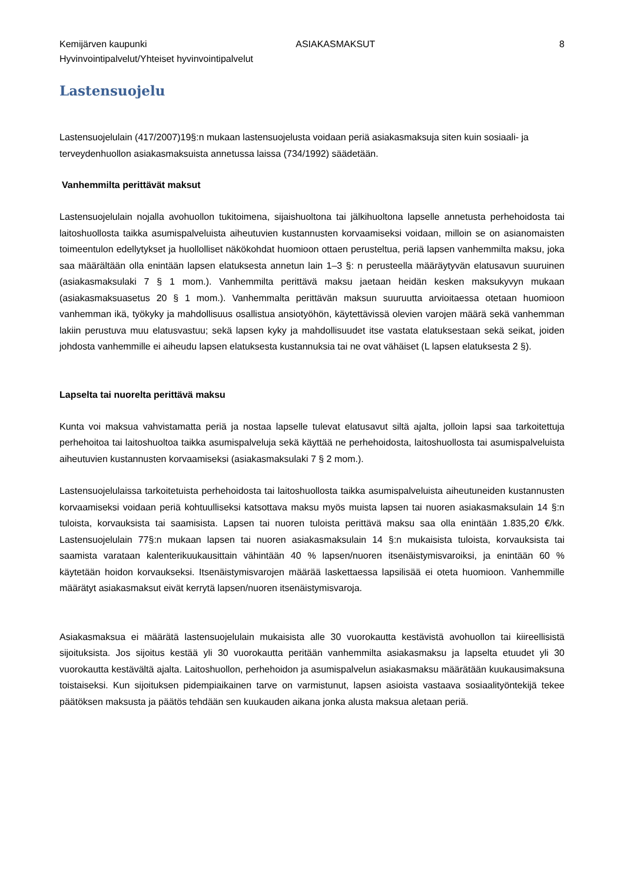Kemijärven kaupunki ASIAKASMAKSUT 8
Hyvinvointipalvelut/Yhteiset hyvinvointipalvelut
Lastensuojelu
Lastensuojelulain (417/2007)19§:n mukaan lastensuojelusta voidaan periä asiakasmaksuja siten kuin sosiaali- ja terveydenhuollon asiakasmaksuista annetussa laissa (734/1992) säädetään.
Vanhemmilta perittävät maksut
Lastensuojelulain nojalla avohuollon tukitoimena, sijaishuoltona tai jälkihuoltona lapselle annetusta perhehoidosta tai laitoshuollosta taikka asumispalveluista aiheutuvien kustannusten korvaamiseksi voidaan, milloin se on asianomaisten toimeentulon edellytykset ja huollolliset näkökohdat huomioon ottaen perusteltua, periä lapsen vanhemmilta maksu, joka saa määrältään olla enintään lapsen elatuksesta annetun lain 1–3 §: n perusteella määräytyvän elatusavun suuruinen (asiakasmaksulaki 7 § 1 mom.). Vanhemmilta perittävä maksu jaetaan heidän kesken maksukyvyn mukaan (asiakasmaksuasetus 20 § 1 mom.). Vanhemmalta perittävän maksun suuruutta arvioitaessa otetaan huomioon vanhemman ikä, työkyky ja mahdollisuus osallistua ansiotyöhön, käytettävissä olevien varojen määrä sekä vanhemman lakiin perustuva muu elatusvastuu; sekä lapsen kyky ja mahdollisuudet itse vastata elatuksestaan sekä seikat, joiden johdosta vanhemmille ei aiheudu lapsen elatuksesta kustannuksia tai ne ovat vähäiset (L lapsen elatuksesta 2 §).
Lapselta tai nuorelta perittävä maksu
Kunta voi maksua vahvistamatta periä ja nostaa lapselle tulevat elatusavut siltä ajalta, jolloin lapsi saa tarkoitettuja perhehoitoa tai laitoshuoltoa taikka asumispalveluja sekä käyttää ne perhehoidosta, laitoshuollosta tai asumispalveluista aiheutuvien kustannusten korvaamiseksi (asiakasmaksulaki 7 § 2 mom.).
Lastensuojelulaissa tarkoitetuista perhehoidosta tai laitoshuollosta taikka asumispalveluista aiheutuneiden kustannusten korvaamiseksi voidaan periä kohtuulliseksi katsottava maksu myös muista lapsen tai nuoren asiakasmaksulain 14 §:n tuloista, korvauksista tai saamisista. Lapsen tai nuoren tuloista perittävä maksu saa olla enintään 1.835,20 €/kk. Lastensuojelulain 77§:n mukaan lapsen tai nuoren asiakasmaksulain 14 §:n mukaisista tuloista, korvauksista tai saamista varataan kalenterikuukausittain vähintään 40 % lapsen/nuoren itsenäistymisvaroiksi, ja enintään 60 % käytetään hoidon korvaukseksi. Itsenäistymisvarojen määrää laskettaessa lapsilisää ei oteta huomioon. Vanhemmille määrätyt asiakasmaksut eivät kerrytä lapsen/nuoren itsenäistymisvaroja.
Asiakasmaksua ei määrätä lastensuojelulain mukaisista alle 30 vuorokautta kestävistä avohuollon tai kiireellisistä sijoituksista. Jos sijoitus kestää yli 30 vuorokautta peritään vanhemmilta asiakasmaksu ja lapselta etuudet yli 30 vuorokautta kestävältä ajalta. Laitoshuollon, perhehoidon ja asumispalvelun asiakasmaksu määrätään kuukausimaksuna toistaiseksi. Kun sijoituksen pidempiaikainen tarve on varmistunut, lapsen asioista vastaava sosiaalityöntekijä tekee päätöksen maksusta ja päätös tehdään sen kuukauden aikana jonka alusta maksua aletaan periä.